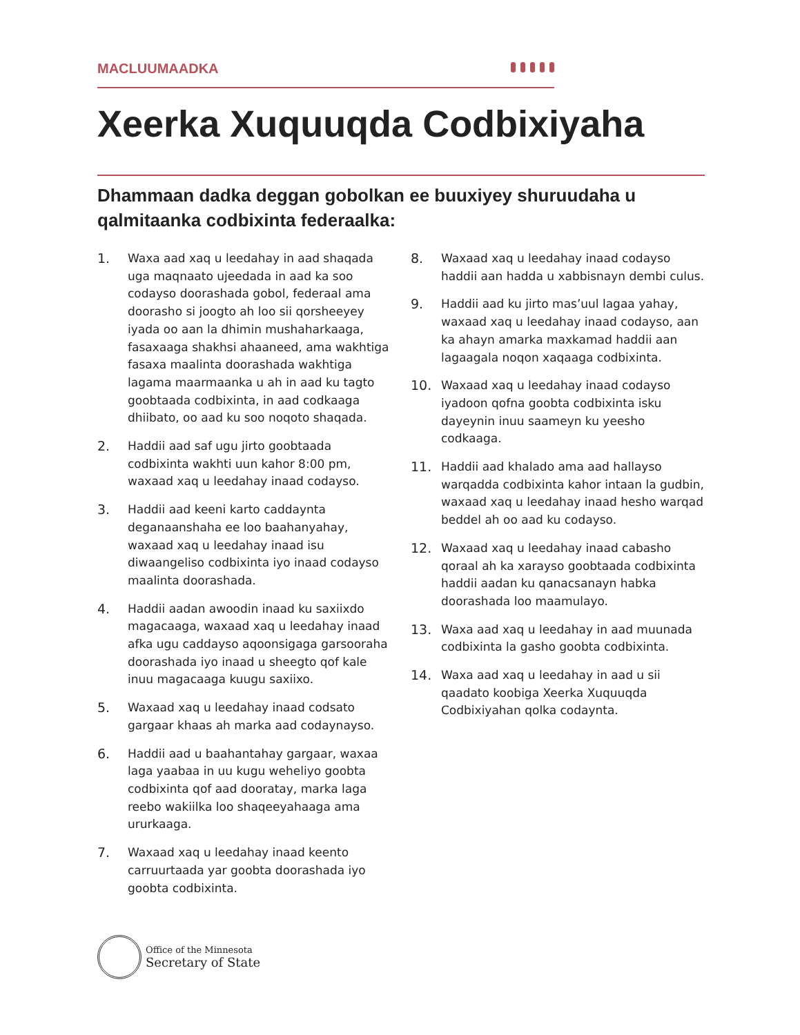MACLUUMAADKA
Xeerka Xuquuqda Codbixiyaha
Dhammaan dadka deggan gobolkan ee buuxiyey shuruudaha u qalmitaanka codbixinta federaalka:
1. Waxa aad xaq u leedahay in aad shaqada uga maqnaato ujeedada in aad ka soo codayso doorashada gobol, federaal ama doorasho si joogto ah loo sii qorsheeyey iyada oo aan la dhimin mushaharkaaga, fasaxaaga shakhsi ahaaneed, ama wakhtiga fasaxa maalinta doorashada wakhtiga lagama maarmaanka u ah in aad ku tagto goobtaada codbixinta, in aad codkaaga dhiibato, oo aad ku soo noqoto shaqada.
2. Haddii aad saf ugu jirto goobtaada codbixinta wakhti uun kahor 8:00 pm, waxaad xaq u leedahay inaad codayso.
3. Haddii aad keeni karto caddaynta deganaanshaha ee loo baahanyahay, waxaad xaq u leedahay inaad isu diwaangeliso codbixinta iyo inaad codayso maalinta doorashada.
4. Haddii aadan awoodin inaad ku saxiixdo magacaaga, waxaad xaq u leedahay inaad afka ugu caddayso aqoonsigaga garsooraha doorashada iyo inaad u sheegto qof kale inuu magacaaga kuugu saxiixo.
5. Waxaad xaq u leedahay inaad codsato gargaar khaas ah marka aad codaynayso.
6. Haddii aad u baahantahay gargaar, waxaa laga yaabaa in uu kugu weheliyo goobta codbixinta qof aad dooratay, marka laga reebo wakiilka loo shaqeeyahaaga ama ururkaaga.
7. Waxaad xaq u leedahay inaad keento carruurtaada yar goobta doorashada iyo goobta codbixinta.
8. Waxaad xaq u leedahay inaad codayso haddii aan hadda u xabbisnayn dembi culus.
9. Haddii aad ku jirto mas’uul lagaa yahay, waxaad xaq u leedahay inaad codayso, aan ka ahayn amarka maxkamad haddii aan lagaagala noqon xaqaaga codbixinta.
10. Waxaad xaq u leedahay inaad codayso iyadoon qofna goobta codbixinta isku dayeynin inuu saameyn ku yeesho codkaaga.
11. Haddii aad khalado ama aad hallayso warqadda codbixinta kahor intaan la gudbin, waxaad xaq u leedahay inaad hesho warqad beddel ah oo aad ku codayso.
12. Waxaad xaq u leedahay inaad cabasho qoraal ah ka xarayso goobtaada codbixinta haddii aadan ku qanacsanayn habka doorashada loo maamulayo.
13. Waxa aad xaq u leedahay in aad muunada codbixinta la gasho goobta codbixinta.
14. Waxa aad xaq u leedahay in aad u sii qaadato koobiga Xeerka Xuquuqda Codbixiyahan qolka codaynta.
Office of the Minnesota
Secretary of State